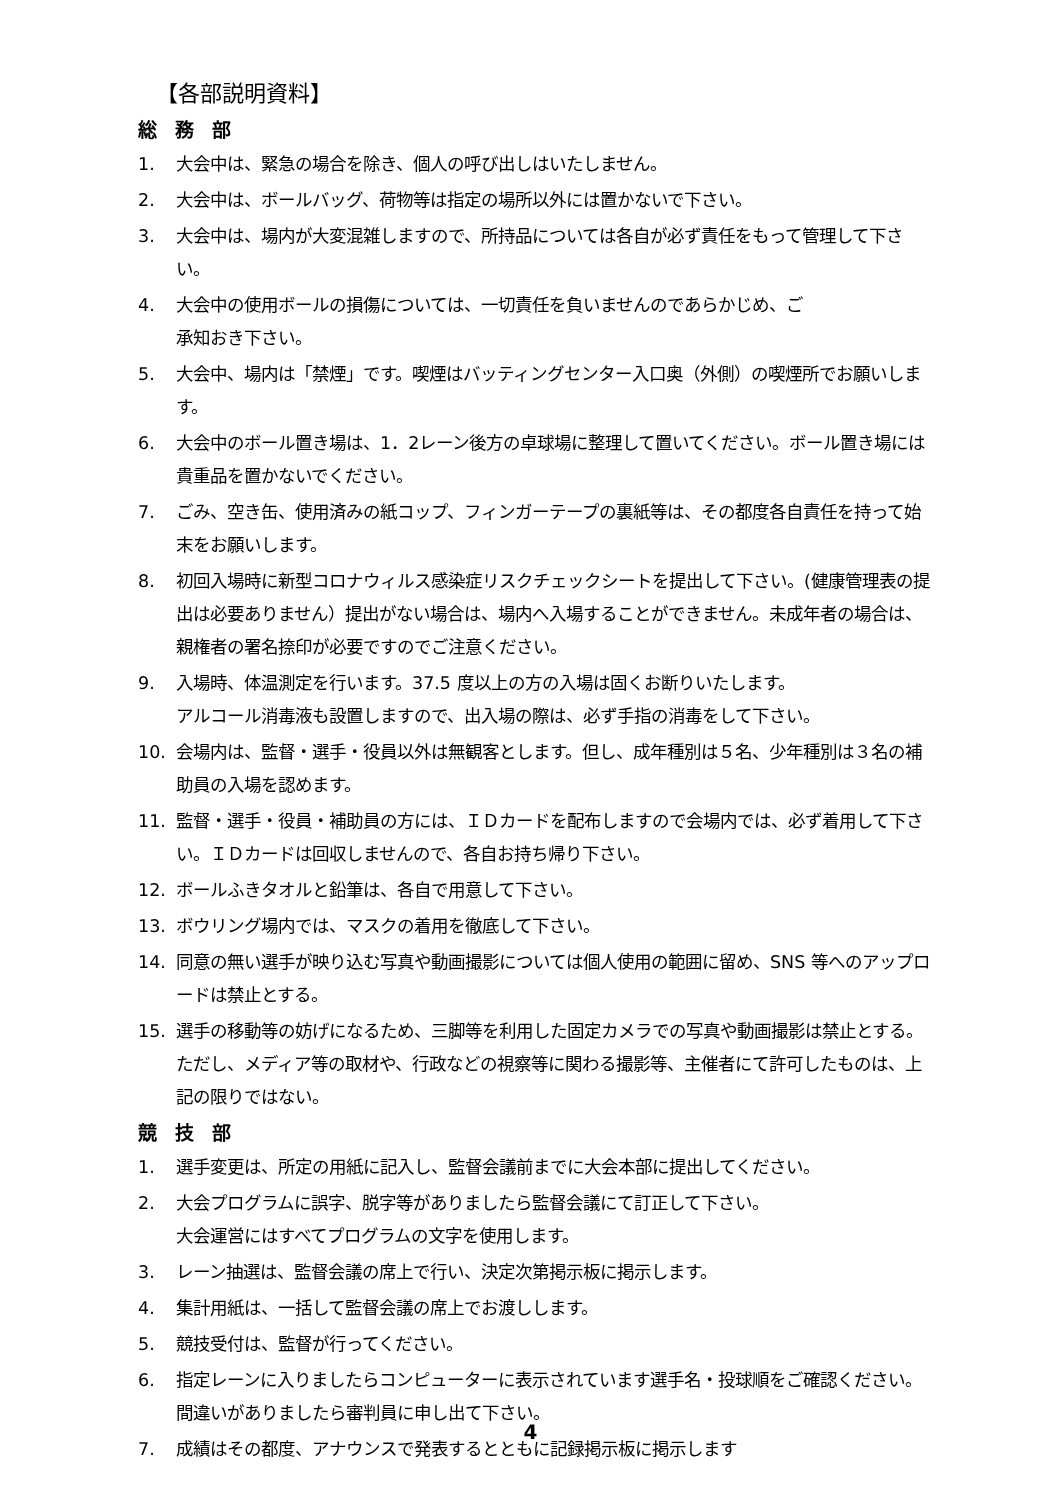【各部説明資料】
総務部
1. 大会中は、緊急の場合を除き、個人の呼び出しはいたしません。
2. 大会中は、ボールバッグ、荷物等は指定の場所以外には置かないで下さい。
3. 大会中は、場内が大変混雑しますので、所持品については各自が必ず責任をもって管理して下さい。
4. 大会中の使用ボールの損傷については、一切責任を負いませんのであらかじめ、ご
承知おき下さい。
5. 大会中、場内は「禁煙」です。喫煙はバッティングセンター入口奥（外側）の喫煙所でお願いします。
6. 大会中のボール置き場は、1．2レーン後方の卓球場に整理して置いてください。ボール置き場には貴重品を置かないでください。
7. ごみ、空き缶、使用済みの紙コップ、フィンガーテープの裏紙等は、その都度各自責任を持って始末をお願いします。
8. 初回入場時に新型コロナウィルス感染症リスクチェックシートを提出して下さい。(健康管理表の提出は必要ありません）提出がない場合は、場内へ入場することができません。未成年者の場合は、親権者の署名捺印が必要ですのでご注意ください。
9. 入場時、体温測定を行います。37.5 度以上の方の入場は固くお断りいたします。
アルコール消毒液も設置しますので、出入場の際は、必ず手指の消毒をして下さい。
10. 会場内は、監督・選手・役員以外は無観客とします。但し、成年種別は５名、少年種別は３名の補助員の入場を認めます。
11. 監督・選手・役員・補助員の方には、ＩＤカードを配布しますので会場内では、必ず着用して下さい。ＩＤカードは回収しませんので、各自お持ち帰り下さい。
12. ボールふきタオルと鉛筆は、各自で用意して下さい。
13. ボウリング場内では、マスクの着用を徹底して下さい。
14. 同意の無い選手が映り込む写真や動画撮影については個人使用の範囲に留め、SNS 等へのアップロードは禁止とする。
15. 選手の移動等の妨げになるため、三脚等を利用した固定カメラでの写真や動画撮影は禁止とする。ただし、メディア等の取材や、行政などの視察等に関わる撮影等、主催者にて許可したものは、上記の限りではない。
競技部
1. 選手変更は、所定の用紙に記入し、監督会議前までに大会本部に提出してください。
2. 大会プログラムに誤字、脱字等がありましたら監督会議にて訂正して下さい。
大会運営にはすべてプログラムの文字を使用します。
3. レーン抽選は、監督会議の席上で行い、決定次第掲示板に掲示します。
4. 集計用紙は、一括して監督会議の席上でお渡しします。
5. 競技受付は、監督が行ってください。
6. 指定レーンに入りましたらコンピューターに表示されています選手名・投球順をご確認ください。間違いがありましたら審判員に申し出て下さい。
7. 成績はその都度、アナウンスで発表するとともに記録掲示板に掲示します
4